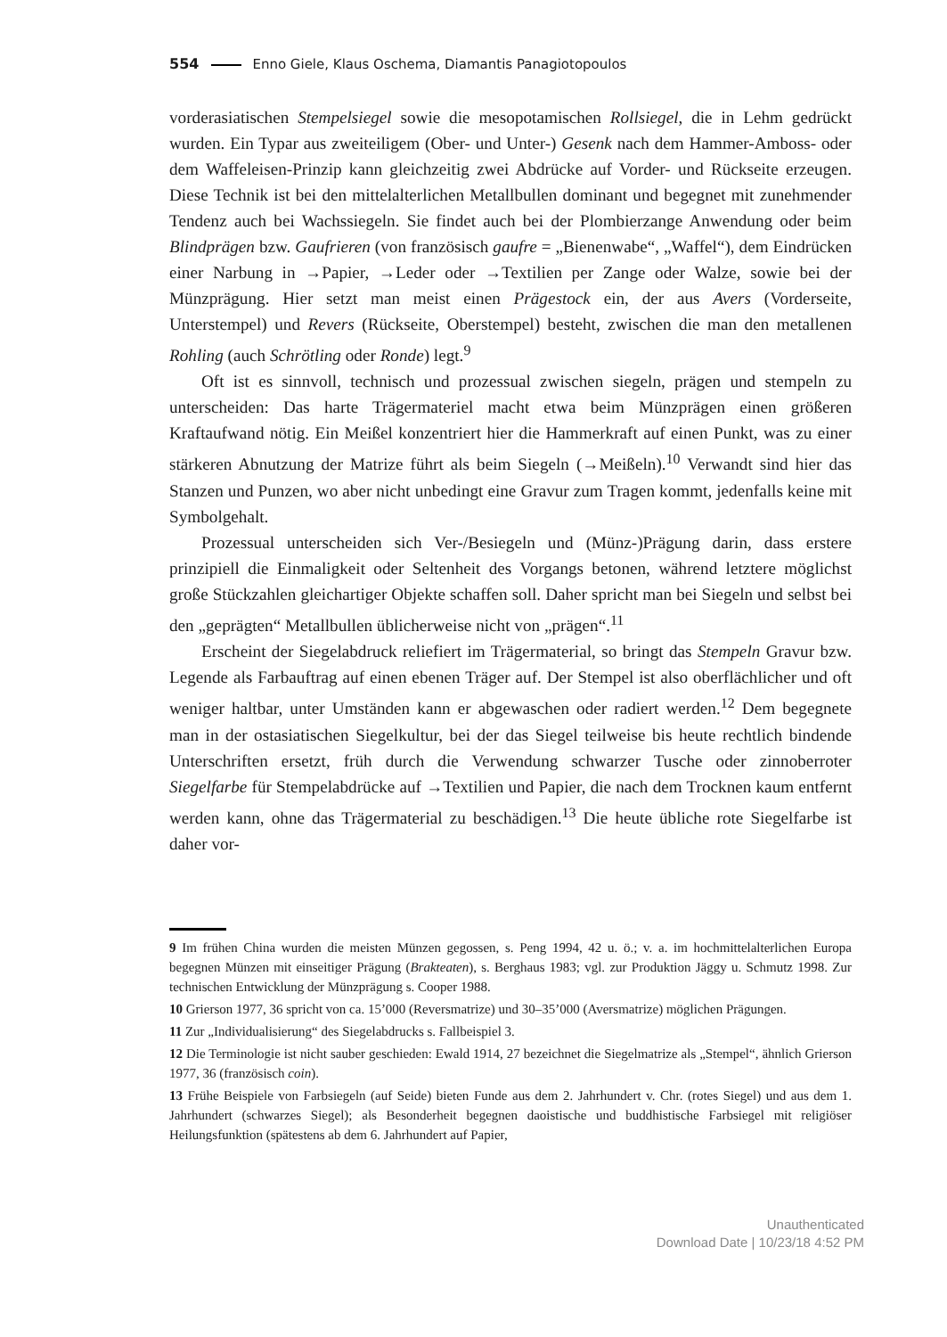554 Enno Giele, Klaus Oschema, Diamantis Panagiotopoulos
vorderasiatischen Stempelsiegel sowie die mesopotamischen Rollsiegel, die in Lehm gedrückt wurden. Ein Typar aus zweiteiligem (Ober- und Unter-) Gesenk nach dem Hammer-Amboss- oder dem Waffeleisen-Prinzip kann gleichzeitig zwei Abdrücke auf Vorder- und Rückseite erzeugen. Diese Technik ist bei den mittelalterlichen Metallbullen dominant und begegnet mit zunehmender Tendenz auch bei Wachssiegeln. Sie findet auch bei der Plombierzange Anwendung oder beim Blindprägen bzw. Gaufrieren (von französisch gaufre = „Bienenwabe“, „Waffel“), dem Eindrücken einer Narbung in →Papier, →Leder oder →Textilien per Zange oder Walze, sowie bei der Münzprägung. Hier setzt man meist einen Prägestock ein, der aus Avers (Vorderseite, Unterstempel) und Revers (Rückseite, Oberstempel) besteht, zwischen die man den metallenen Rohling (auch Schrötling oder Ronde) legt.<sup>9</sup>
Oft ist es sinnvoll, technisch und prozessual zwischen siegeln, prägen und stempeln zu unterscheiden: Das harte Trägermateriel macht etwa beim Münzprägen einen größeren Kraftaufwand nötig. Ein Meißel konzentriert hier die Hammerkraft auf einen Punkt, was zu einer stärkeren Abnutzung der Matrize führt als beim Siegeln (→Meißeln).<sup>10</sup> Verwandt sind hier das Stanzen und Punzen, wo aber nicht unbedingt eine Gravur zum Tragen kommt, jedenfalls keine mit Symbolgehalt.
Prozessual unterscheiden sich Ver-/Besiegeln und (Münz-)Prägung darin, dass erstere prinzipiell die Einmaligkeit oder Seltenheit des Vorgangs betonen, während letztere möglichst große Stückzahlen gleichartiger Objekte schaffen soll. Daher spricht man bei Siegeln und selbst bei den „geprägten“ Metallbullen üblicherweise nicht von „prägen“.<sup>11</sup>
Erscheint der Siegelabdruck reliefiert im Trägermaterial, so bringt das Stempeln Gravur bzw. Legende als Farbauftrag auf einen ebenen Träger auf. Der Stempel ist also oberflächlicher und oft weniger haltbar, unter Umständen kann er abgewaschen oder radiert werden.<sup>12</sup> Dem begegnete man in der ostasiatischen Siegelkultur, bei der das Siegel teilweise bis heute rechtlich bindende Unterschriften ersetzt, früh durch die Verwendung schwarzer Tusche oder zinnoberroter Siegelfarbe für Stempelabdrücke auf →Textilien und Papier, die nach dem Trocknen kaum entfernt werden kann, ohne das Trägermaterial zu beschädigen.<sup>13</sup> Die heute übliche rote Siegelfarbe ist daher vor-
9 Im frühen China wurden die meisten Münzen gegossen, s. Peng 1994, 42 u. ö.; v. a. im hochmittelalterlichen Europa begegnen Münzen mit einseitiger Prägung (Brakteaten), s. Berghaus 1983; vgl. zur Produktion Jäggy u. Schmutz 1998. Zur technischen Entwicklung der Münzprägung s. Cooper 1988.
10 Grierson 1977, 36 spricht von ca. 15’000 (Reversmatrize) und 30–35’000 (Aversmatrize) möglichen Prägungen.
11 Zur „Individualisierung“ des Siegelabdrucks s. Fallbeispiel 3.
12 Die Terminologie ist nicht sauber geschieden: Ewald 1914, 27 bezeichnet die Siegelmatrize als „Stempel“, ähnlich Grierson 1977, 36 (französisch coin).
13 Frühe Beispiele von Farbsiegeln (auf Seide) bieten Funde aus dem 2. Jahrhundert v. Chr. (rotes Siegel) und aus dem 1. Jahrhundert (schwarzes Siegel); als Besonderheit begegnen daoistische und buddhistische Farbsiegel mit religiöser Heilungsfunktion (spätestens ab dem 6. Jahrhundert auf Papier,
Unauthenticated
Download Date | 10/23/18 4:52 PM